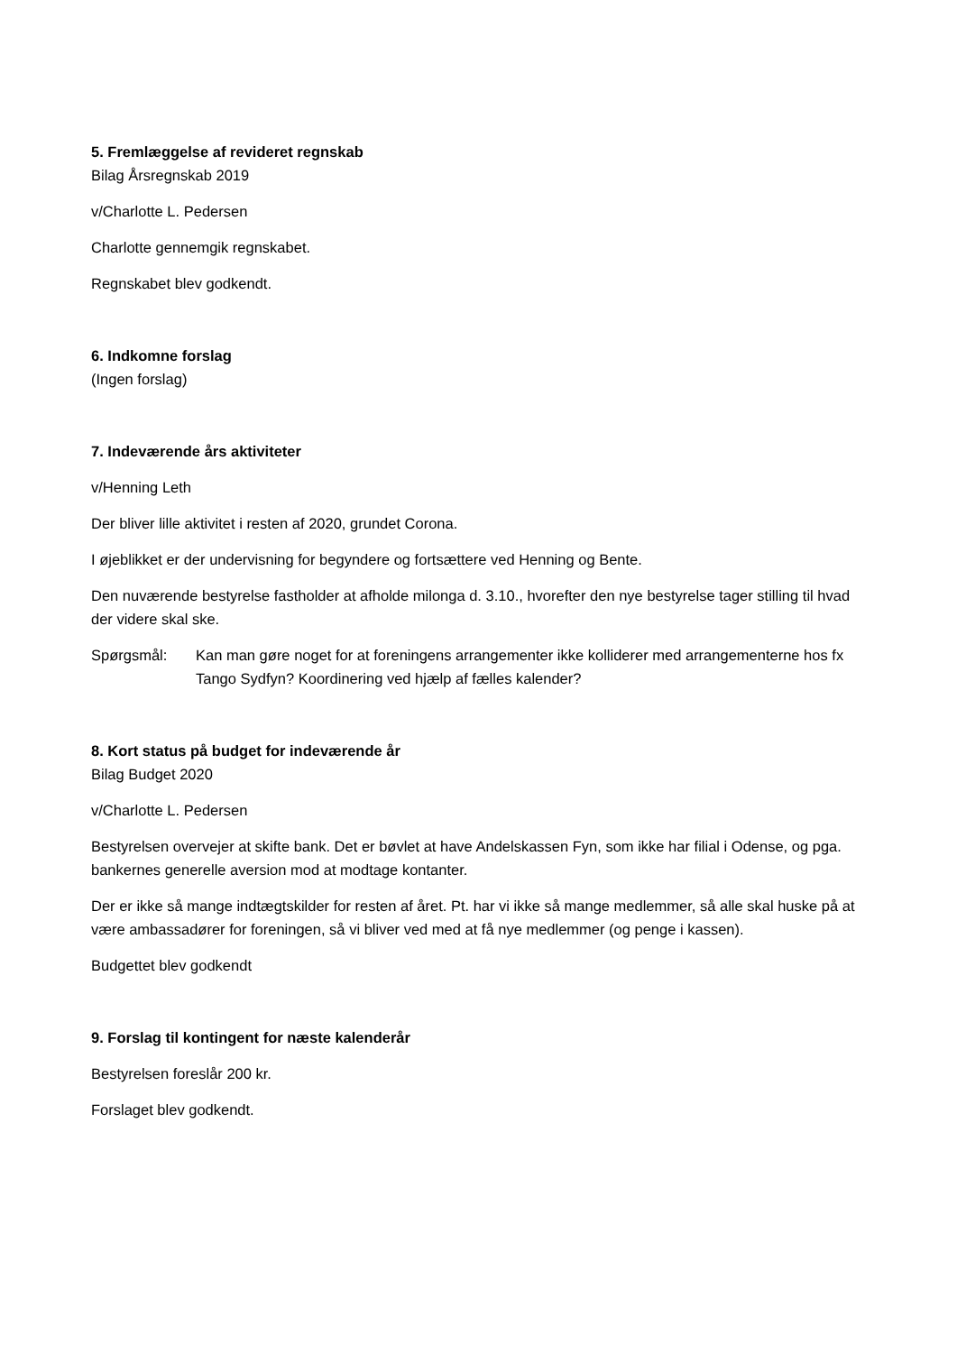5. Fremlæggelse af revideret regnskab
Bilag Årsregnskab 2019
v/Charlotte L. Pedersen
Charlotte gennemgik regnskabet.
Regnskabet blev godkendt.
6. Indkomne forslag
(Ingen forslag)
7. Indeværende års aktiviteter
v/Henning Leth
Der bliver lille aktivitet i resten af 2020, grundet Corona.
I øjeblikket er der undervisning for begyndere og fortsættere ved Henning og Bente.
Den nuværende bestyrelse fastholder at afholde milonga d. 3.10., hvorefter den nye bestyrelse tager stilling til hvad der videre skal ske.
Spørgsmål: Kan man gøre noget for at foreningens arrangementer ikke kolliderer med arrangementerne hos fx Tango Sydfyn? Koordinering ved hjælp af fælles kalender?
8. Kort status på budget for indeværende år
Bilag Budget 2020
v/Charlotte L. Pedersen
Bestyrelsen overvejer at skifte bank. Det er bøvlet at have Andelskassen Fyn, som ikke har filial i Odense, og pga. bankernes generelle aversion mod at modtage kontanter.
Der er ikke så mange indtægtskilder for resten af året. Pt. har vi ikke så mange medlemmer, så alle skal huske på at være ambassadører for foreningen, så vi bliver ved med at få nye medlemmer (og penge i kassen).
Budgettet blev godkendt
9. Forslag til kontingent for næste kalenderår
Bestyrelsen foreslår 200 kr.
Forslaget blev godkendt.